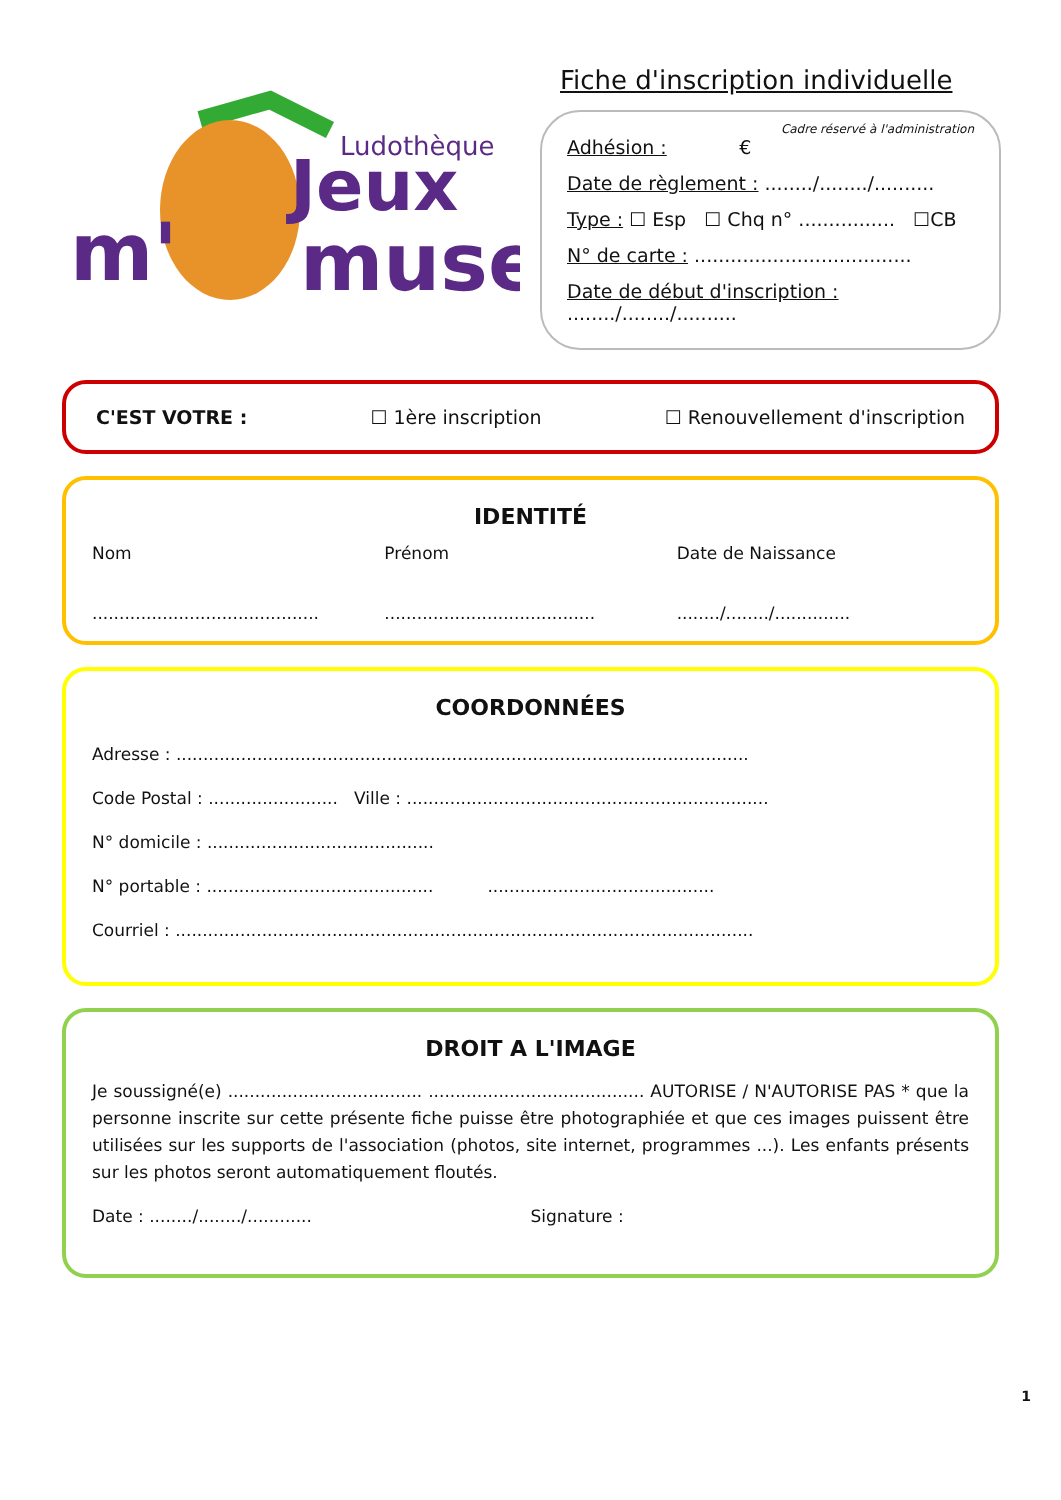m'
Jeux
muse
Ludothèque
Fiche d'inscription individuelle
Cadre réservé à l'administration
Adhésion : €
Date de règlement : ......../......../..........
Type : ☐ Esp ☐ Chq n° ................ ☐CB
N° de carte : ....................................
Date de début d'inscription : ......../......../..........
C'EST VOTRE : ☐ 1ère inscription ☐ Renouvellement d'inscription
IDENTITÉ
Nom Prénom Date de Naissance
..........................................
.......................................
......../......../..............
COORDONNÉES
Adresse : ..........................................................................................................
Code Postal : ........................ Ville : ...................................................................
N° domicile : ..........................................
N° portable : .......................................... ..........................................
Courriel : ...........................................................................................................
DROIT A L'IMAGE
Je soussigné(e) .................................... ........................................ AUTORISE / N'AUTORISE PAS * que la personne inscrite sur cette présente fiche puisse être photographiée et que ces images puissent être utilisées sur les supports de l'association (photos, site internet, programmes ...). Les enfants présents sur les photos seront automatiquement floutés.
Date : ......../......../............
Signature :
1